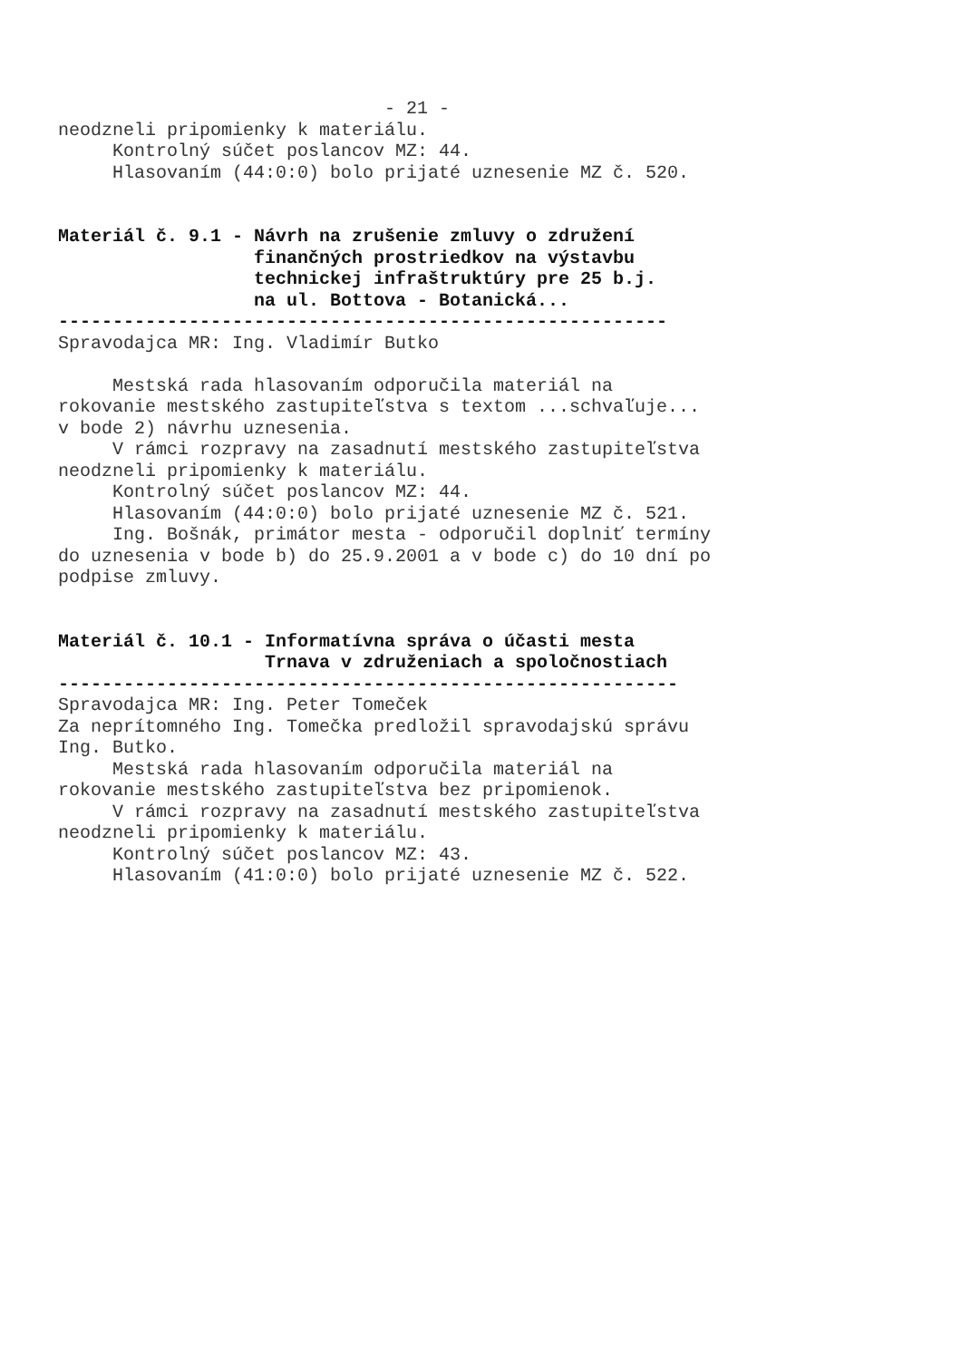- 21 - neodzneli pripomienky k materiálu. Kontrolný súčet poslancov MZ: 44. Hlasovaním (44:0:0) bolo prijaté uznesenie MZ č. 520. Materiál č. 9.1 - Návrh na zrušenie zmluvy o združení finančných prostriedkov na výstavbu technickej infraštruktúry pre 25 b.j. na ul. Bottova - Botanická... -------------------------------------------------------- Spravodajca MR: Ing. Vladimír Butko Mestská rada hlasovaním odporučila materiál na rokovanie mestského zastupiteľstva s textom ...schvaľuje... v bode 2) návrhu uznesenia. V rámci rozpravy na zasadnutí mestského zastupiteľstva neodzneli pripomienky k materiálu. Kontrolný súčet poslancov MZ: 44. Hlasovaním (44:0:0) bolo prijaté uznesenie MZ č. 521. Ing. Bošnák, primátor mesta - odporučil doplniť termíny do uznesenia v bode b) do 25.9.2001 a v bode c) do 10 dní po podpise zmluvy. Materiál č. 10.1 - Informatívna správa o účasti mesta Trnava v združeniach a spoločnostiach --------------------------------------------------------- Spravodajca MR: Ing. Peter Tomeček Za neprítomného Ing. Tomečka predložil spravodajskú správu Ing. Butko. Mestská rada hlasovaním odporučila materiál na rokovanie mestského zastupiteľstva bez pripomienok. V rámci rozpravy na zasadnutí mestského zastupiteľstva neodzneli pripomienky k materiálu. Kontrolný súčet poslancov MZ: 43. Hlasovaním (41:0:0) bolo prijaté uznesenie MZ č. 522.